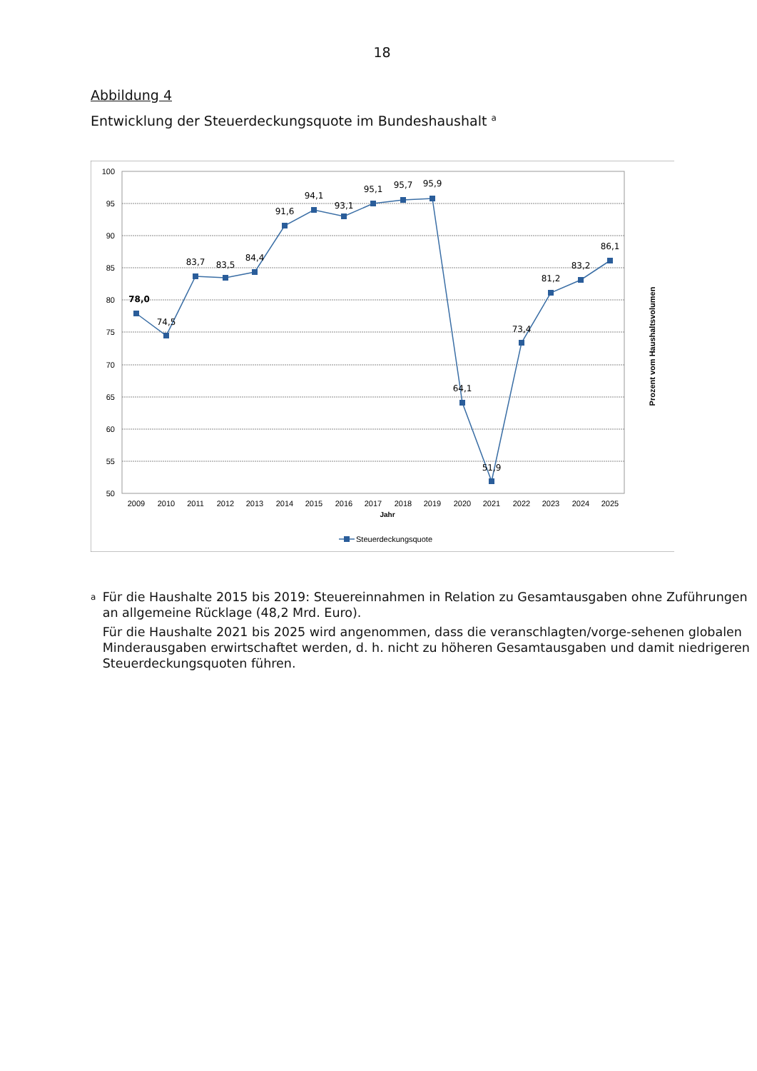18
Abbildung 4
Entwicklung der Steuerdeckungsquote im Bundeshaushalt <sup>a</sup>
100
95
90
85
80
75
70
65
60
55
50
78,0
74,5
83,7
83,5
84,4
91,6
94,1
93,1
95,1
95,7
95,9
64,1
51,9
73,4
81,2
83,2
86,1
2009
2010
2011
2012
2013
2014
2015
2016
2017
2018
2019
2020
2021
2022
2023
2024
2025
Jahr
Steuerdeckungsquote
Prozent vom Haushaltsvolumen
a
Für die Haushalte 2015 bis 2019: Steuereinnahmen in Relation zu Gesamtausgaben ohne Zuführungen an allgemeine Rücklage (48,2 Mrd. Euro).
Für die Haushalte 2021 bis 2025 wird angenommen, dass die veranschlagten/vorge-sehenen globalen Minderausgaben erwirtschaftet werden, d. h. nicht zu höheren Gesamtausgaben und damit niedrigeren Steuerdeckungsquoten führen.